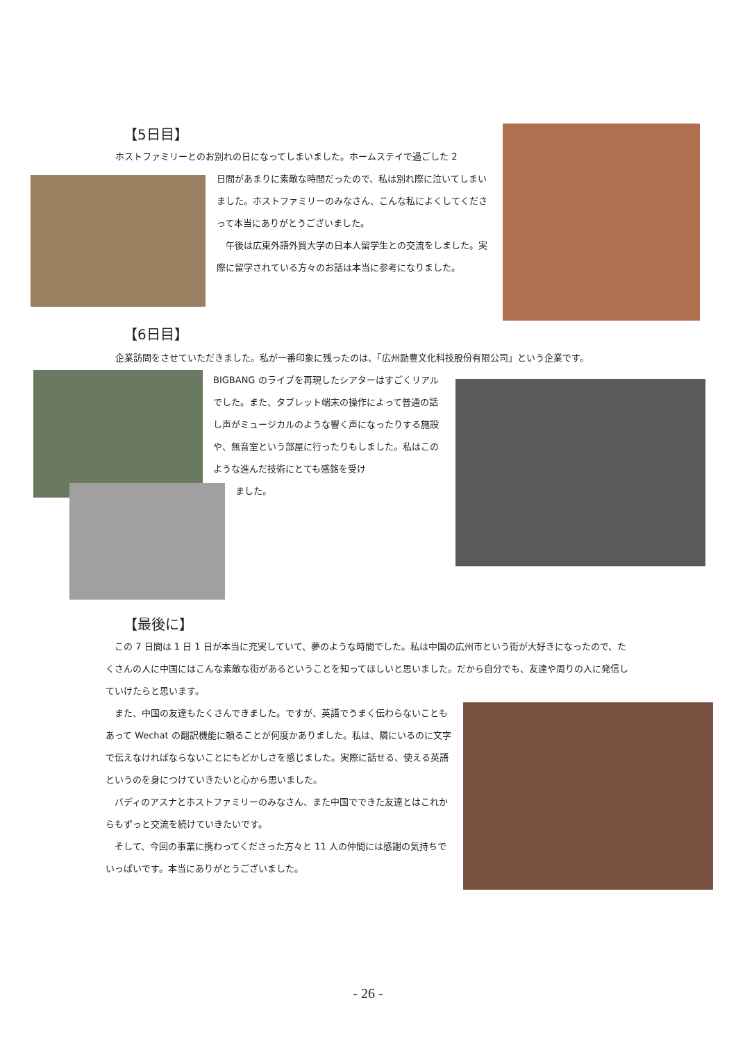【5日目】
ホストファミリーとのお別れの日になってしまいました。ホームステイで過ごした 2
日間があまりに素敵な時間だったので、私は別れ際に泣いてしまいました。ホストファミリーのみなさん、こんな私によくしてくださって本当にありがとうございました。
　午後は広東外語外貿大学の日本人留学生との交流をしました。実際に留学されている方々のお話は本当に参考になりました。
【6日目】
企業訪問をさせていただきました。私が一番印象に残ったのは、「広州励豊文化科技股份有限公司」という企業です。
BIGBANG のライブを再現したシアターはすごくリアルでした。また、タブレット端末の操作によって普通の話し声がミュージカルのような響く声になったりする施設や、無音室という部屋に行ったりもしました。私はこのような進んだ技術にとても感銘を受け
ました。
【最後に】
　この 7 日間は 1 日 1 日が本当に充実していて、夢のような時間でした。私は中国の広州市という街が大好きになったので、たくさんの人に中国にはこんな素敵な街があるということを知ってほしいと思いました。だから自分でも、友達や周りの人に発信していけたらと思います。
　また、中国の友達もたくさんできました。ですが、英語でうまく伝わらないこともあって Wechat の翻訳機能に頼ることが何度かありました。私は、隣にいるのに文字で伝えなければならないことにもどかしさを感じました。実際に話せる、使える英語というのを身につけていきたいと心から思いました。
　バディのアスナとホストファミリーのみなさん、また中国でできた友達とはこれからもずっと交流を続けていきたいです。
　そして、今回の事業に携わってくださった方々と 11 人の仲間には感謝の気持ちでいっぱいです。本当にありがとうございました。
- 26 -